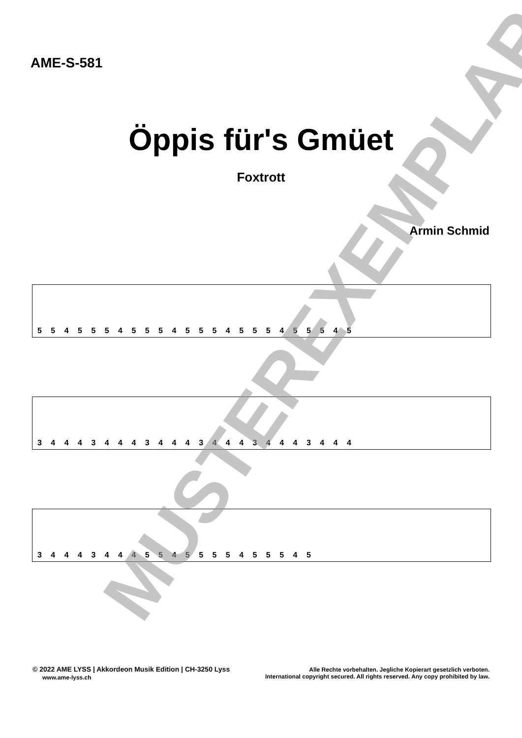AME-S-581
Öppis für's Gmüet
Foxtrott
Armin Schmid
5 5 4 5 5 5 4 5 5 5 4 5 5 5 4 5 5 5 4 5 5 5 4 5
3 4 4 4 3 4 4 4 3 4 4 4 3 4 4 4 3 4 4 4 3 4 4 4
3 4 4 4 3 4 4 4 5 5 4 5 5 5 5 4 5 5 5 4 5
MUSTEREXEMPLAR
© 2022 AME LYSS | Akkordeon Musik Edition | CH-3250 Lyss
www.ame-lyss.ch
Alle Rechte vorbehalten. Jegliche Kopierart gesetzlich verboten.
International copyright secured. All rights reserved. Any copy prohibited by law.